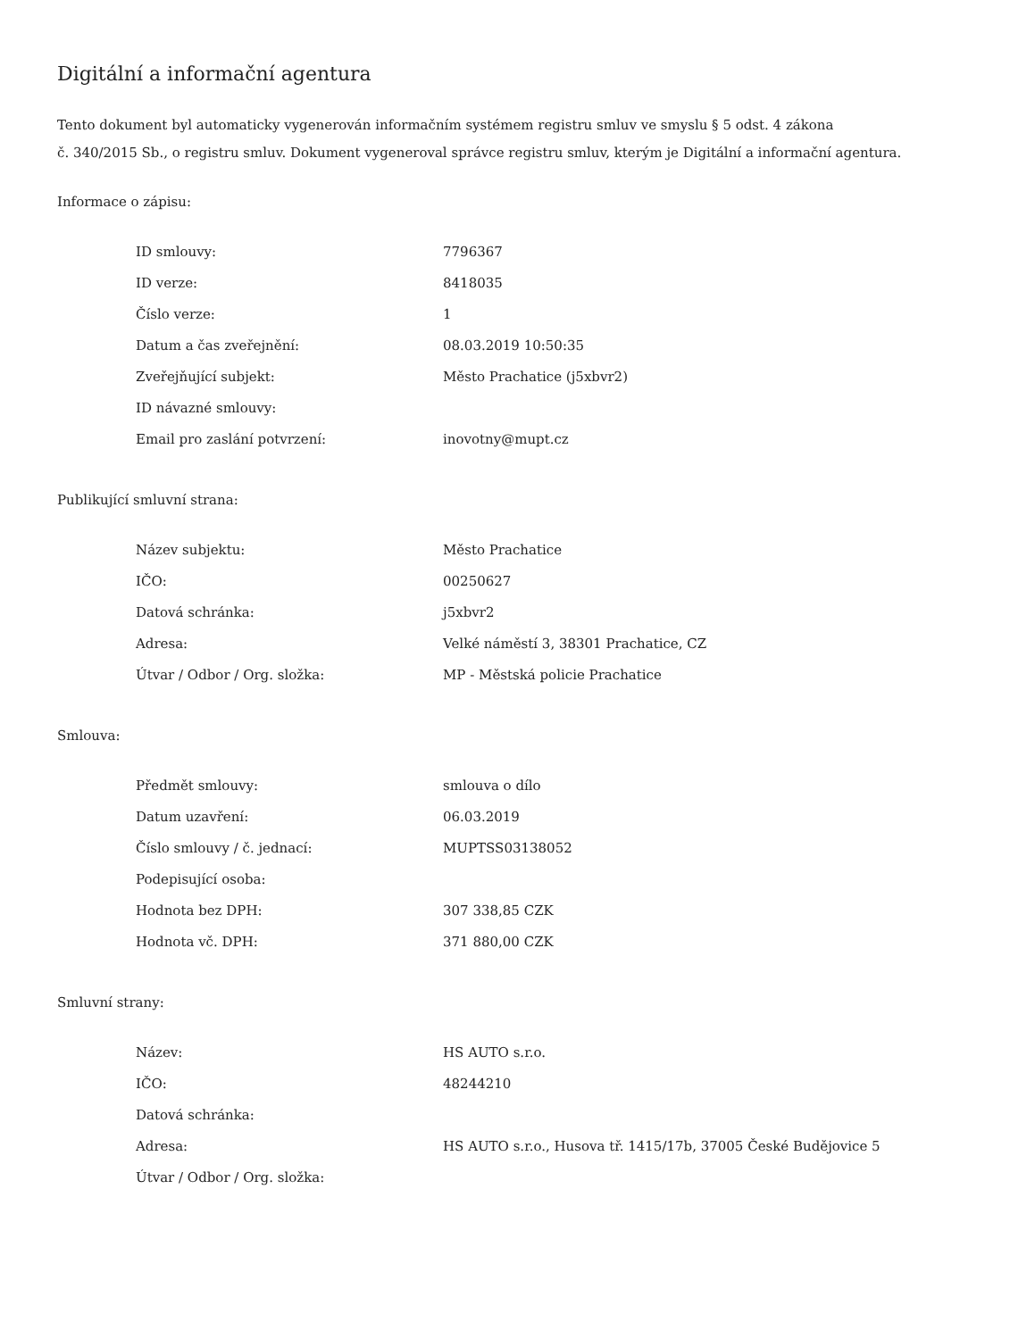Digitální a informační agentura
Tento dokument byl automaticky vygenerován informačním systémem registru smluv ve smyslu § 5 odst. 4 zákona
č. 340/2015 Sb., o registru smluv. Dokument vygeneroval správce registru smluv, kterým je Digitální a informační agentura.
Informace o zápisu:
| ID smlouvy: | 7796367 |
| ID verze: | 8418035 |
| Číslo verze: | 1 |
| Datum a čas zveřejnění: | 08.03.2019 10:50:35 |
| Zveřejňující subjekt: | Město Prachatice (j5xbvr2) |
| ID návazné smlouvy: | |
| Email pro zaslání potvrzení: | inovotny@mupt.cz |
Publikující smluvní strana:
| Název subjektu: | Město Prachatice |
| IČO: | 00250627 |
| Datová schránka: | j5xbvr2 |
| Adresa: | Velké náměstí 3, 38301 Prachatice, CZ |
| Útvar / Odbor / Org. složka: | MP - Městská policie Prachatice |
Smlouva:
| Předmět smlouvy: | smlouva o dílo |
| Datum uzavření: | 06.03.2019 |
| Číslo smlouvy / č. jednací: | MUPTSS03138052 |
| Podepisující osoba: | |
| Hodnota bez DPH: | 307 338,85 CZK |
| Hodnota vč. DPH: | 371 880,00 CZK |
Smluvní strany:
| Název: | HS AUTO s.r.o. |
| IČO: | 48244210 |
| Datová schránka: | |
| Adresa: | HS AUTO s.r.o., Husova tř. 1415/17b, 37005 České Budějovice 5 |
| Útvar / Odbor / Org. složka: | |